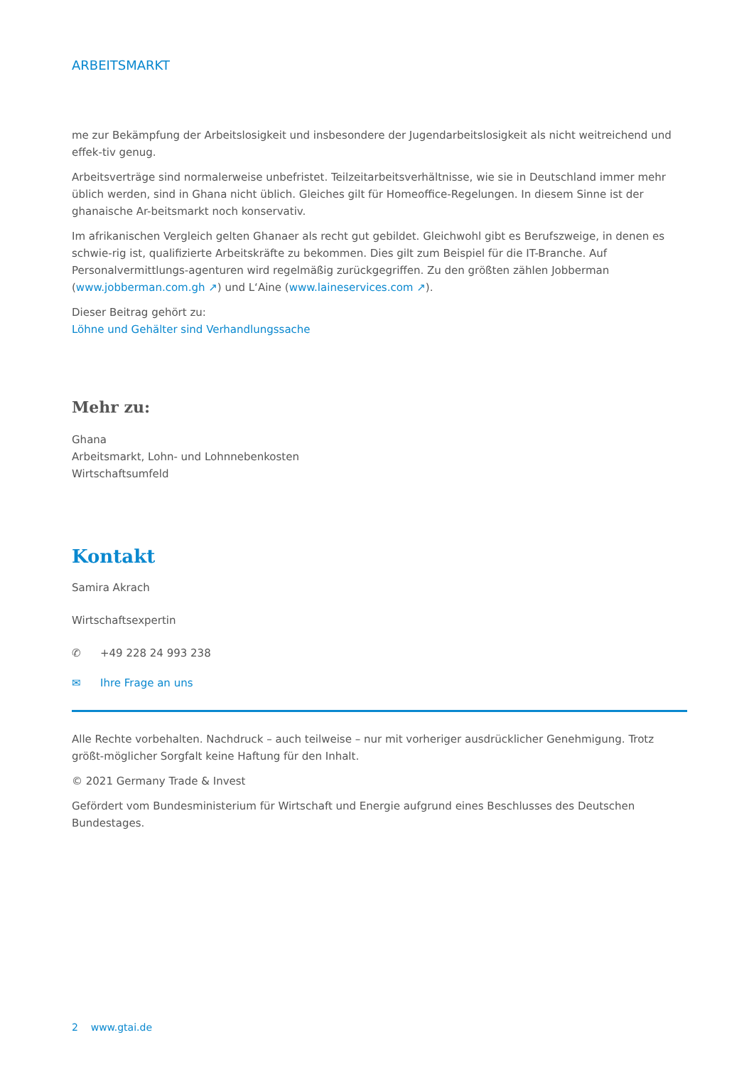ARBEITSMARKT
me zur Bekämpfung der Arbeitslosigkeit und insbesondere der Jugendarbeitslosigkeit als nicht weitreichend und effek-tiv genug.
Arbeitsverträge sind normalerweise unbefristet. Teilzeitarbeitsverhältnisse, wie sie in Deutschland immer mehr üblich werden, sind in Ghana nicht üblich. Gleiches gilt für Homeoffice-Regelungen. In diesem Sinne ist der ghanaische Ar-beitsmarkt noch konservativ.
Im afrikanischen Vergleich gelten Ghanaer als recht gut gebildet. Gleichwohl gibt es Berufszweige, in denen es schwie-rig ist, qualifizierte Arbeitskräfte zu bekommen. Dies gilt zum Beispiel für die IT-Branche. Auf Personalvermittlungs-agenturen wird regelmäßig zurückgegriffen. Zu den größten zählen Jobberman (www.jobberman.com.gh ↗) und L‘Aine (www.laineservices.com ↗).
Dieser Beitrag gehört zu:
Löhne und Gehälter sind Verhandlungssache
Mehr zu:
Ghana
Arbeitsmarkt, Lohn- und Lohnnebenkosten
Wirtschaftsumfeld
Kontakt
Samira Akrach
Wirtschaftsexpertin
✆ +49 228 24 993 238
✉ Ihre Frage an uns
Alle Rechte vorbehalten. Nachdruck – auch teilweise – nur mit vorheriger ausdrücklicher Genehmigung. Trotz größt-möglicher Sorgfalt keine Haftung für den Inhalt.
© 2021 Germany Trade & Invest
Gefördert vom Bundesministerium für Wirtschaft und Energie aufgrund eines Beschlusses des Deutschen Bundestages.
2 www.gtai.de